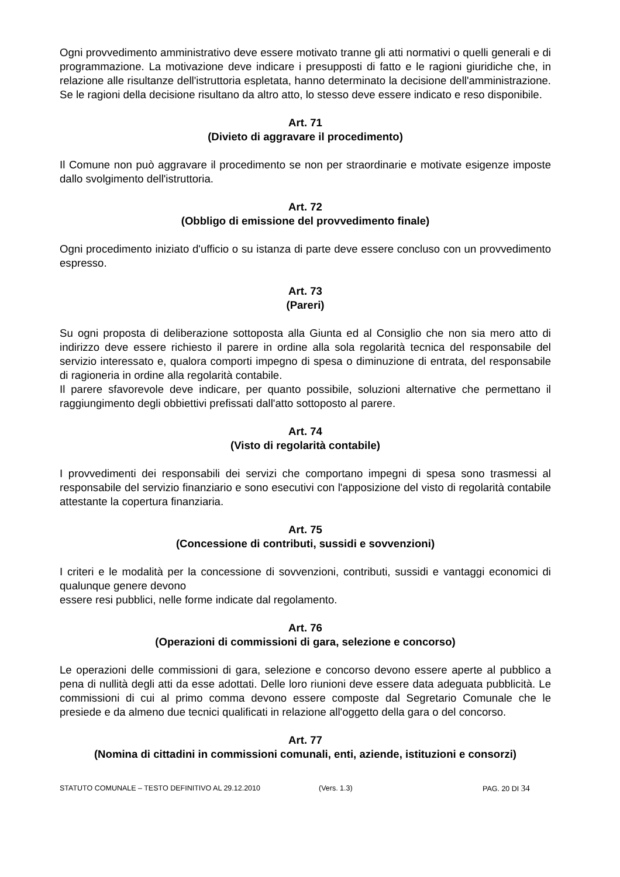Ogni provvedimento amministrativo deve essere motivato tranne gli atti normativi o quelli generali e di programmazione. La motivazione deve indicare i presupposti di fatto e le ragioni giuridiche che, in relazione alle risultanze dell'istruttoria espletata, hanno determinato la decisione dell'amministrazione. Se le ragioni della decisione risultano da altro atto, lo stesso deve essere indicato e reso disponibile.
Art. 71
(Divieto di aggravare il procedimento)
Il Comune non può aggravare il procedimento se non per straordinarie e motivate esigenze imposte dallo svolgimento dell'istruttoria.
Art. 72
(Obbligo di emissione del provvedimento finale)
Ogni procedimento iniziato d'ufficio o su istanza di parte deve essere concluso con un provvedimento espresso.
Art. 73
(Pareri)
Su ogni proposta di deliberazione sottoposta alla Giunta ed al Consiglio che non sia mero atto di indirizzo deve essere richiesto il parere in ordine alla sola regolarità tecnica del responsabile del servizio interessato e, qualora comporti impegno di spesa o diminuzione di entrata, del responsabile di ragioneria in ordine alla regolarità contabile.
Il parere sfavorevole deve indicare, per quanto possibile, soluzioni alternative che permettano il raggiungimento degli obbiettivi prefissati dall'atto sottoposto al parere.
Art. 74
(Visto di regolarità contabile)
I provvedimenti dei responsabili dei servizi che comportano impegni di spesa sono trasmessi al responsabile del servizio finanziario e sono esecutivi con l'apposizione del visto di regolarità contabile attestante la copertura finanziaria.
Art. 75
(Concessione di contributi, sussidi e sovvenzioni)
I criteri e le modalità per la concessione di sovvenzioni, contributi, sussidi e vantaggi economici di qualunque genere devono
essere resi pubblici, nelle forme indicate dal regolamento.
Art. 76
(Operazioni di commissioni di gara, selezione e concorso)
Le operazioni delle commissioni di gara, selezione e concorso devono essere aperte al pubblico a pena di nullità degli atti da esse adottati. Delle loro riunioni deve essere data adeguata pubblicità. Le commissioni di cui al primo comma devono essere composte dal Segretario Comunale che le presiede e da almeno due tecnici qualificati in relazione all'oggetto della gara o del concorso.
Art. 77
(Nomina di cittadini in commissioni comunali, enti, aziende, istituzioni e consorzi)
STATUTO COMUNALE – TESTO DEFINITIVO AL 29.12.2010 (Vers. 1.3) PAG. 20 DI 34